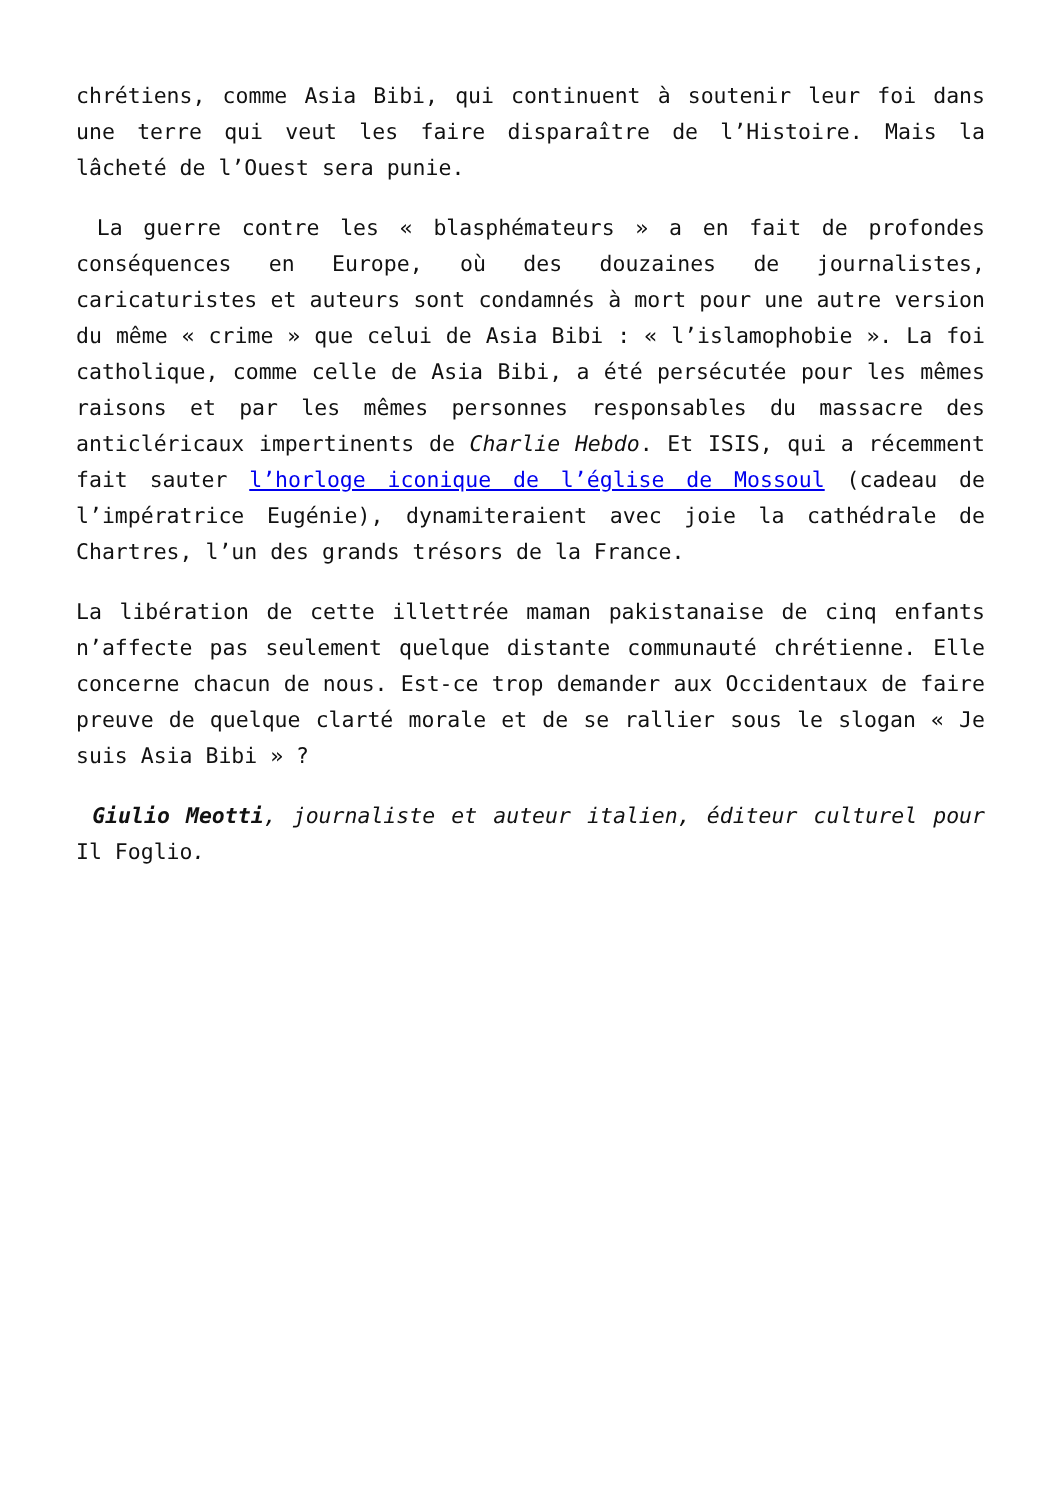chrétiens, comme Asia Bibi, qui continuent à soutenir leur foi dans une terre qui veut les faire disparaître de l’Histoire. Mais la lâcheté de l’Ouest sera punie.
La guerre contre les « blasphémateurs » a en fait de profondes conséquences en Europe, où des douzaines de journalistes, caricaturistes et auteurs sont condamnés à mort pour une autre version du même « crime » que celui de Asia Bibi : « l’islamophobie ». La foi catholique, comme celle de Asia Bibi, a été persécutée pour les mêmes raisons et par les mêmes personnes responsables du massacre des anticléricaux impertinents de Charlie Hebdo. Et ISIS, qui a récemment fait sauter l’horloge iconique de l’église de Mossoul (cadeau de l’impératrice Eugénie), dynamiteraient avec joie la cathédrale de Chartres, l’un des grands trésors de la France.
La libération de cette illettrée maman pakistanaise de cinq enfants n’affecte pas seulement quelque distante communauté chrétienne. Elle concerne chacun de nous. Est-ce trop demander aux Occidentaux de faire preuve de quelque clarté morale et de se rallier sous le slogan « Je suis Asia Bibi » ?
Giulio Meotti, journaliste et auteur italien, éditeur culturel pour Il Foglio.